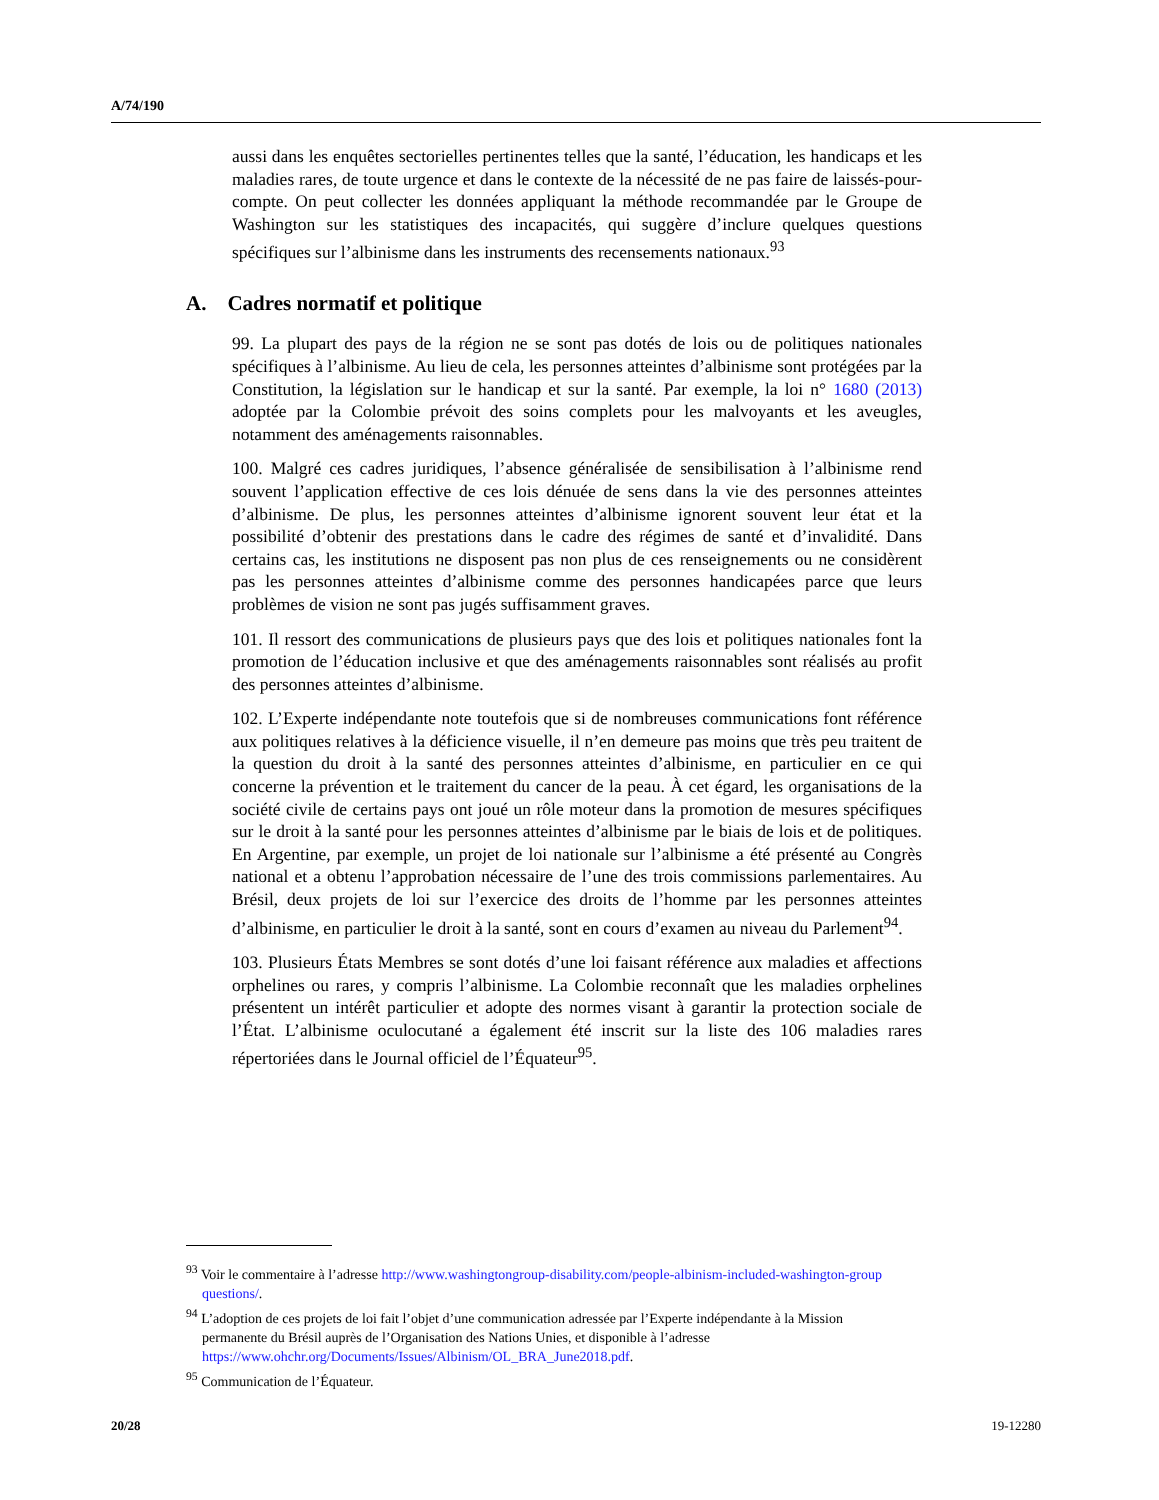A/74/190
aussi dans les enquêtes sectorielles pertinentes telles que la santé, l’éducation, les handicaps et les maladies rares, de toute urgence et dans le contexte de la nécessité de ne pas faire de laissés-pour-compte. On peut collecter les données appliquant la méthode recommandée par le Groupe de Washington sur les statistiques des incapacités, qui suggère d’inclure quelques questions spécifiques sur l’albinisme dans les instruments des recensements nationaux.<sup>93</sup>
A. Cadres normatif et politique
99. La plupart des pays de la région ne se sont pas dotés de lois ou de politiques nationales spécifiques à l’albinisme. Au lieu de cela, les personnes atteintes d’albinisme sont protégées par la Constitution, la législation sur le handicap et sur la santé. Par exemple, la loi n° 1680 (2013) adoptée par la Colombie prévoit des soins complets pour les malvoyants et les aveugles, notamment des aménagements raisonnables.
100. Malgré ces cadres juridiques, l’absence généralisée de sensibilisation à l’albinisme rend souvent l’application effective de ces lois dénuée de sens dans la vie des personnes atteintes d’albinisme. De plus, les personnes atteintes d’albinisme ignorent souvent leur état et la possibilité d’obtenir des prestations dans le cadre des régimes de santé et d’invalidité. Dans certains cas, les institutions ne disposent pas non plus de ces renseignements ou ne considèrent pas les personnes atteintes d’albinisme comme des personnes handicapées parce que leurs problèmes de vision ne sont pas jugés suffisamment graves.
101. Il ressort des communications de plusieurs pays que des lois et politiques nationales font la promotion de l’éducation inclusive et que des aménagements raisonnables sont réalisés au profit des personnes atteintes d’albinisme.
102. L’Experte indépendante note toutefois que si de nombreuses communications font référence aux politiques relatives à la déficience visuelle, il n’en demeure pas moins que très peu traitent de la question du droit à la santé des personnes atteintes d’albinisme, en particulier en ce qui concerne la prévention et le traitement du cancer de la peau. À cet égard, les organisations de la société civile de certains pays ont joué un rôle moteur dans la promotion de mesures spécifiques sur le droit à la santé pour les personnes atteintes d’albinisme par le biais de lois et de politiques. En Argentine, par exemple, un projet de loi nationale sur l’albinisme a été présenté au Congrès national et a obtenu l’approbation nécessaire de l’une des trois commissions parlementaires. Au Brésil, deux projets de loi sur l’exercice des droits de l’homme par les personnes atteintes d’albinisme, en particulier le droit à la santé, sont en cours d’examen au niveau du Parlement<sup>94</sup>.
103. Plusieurs États Membres se sont dotés d’une loi faisant référence aux maladies et affections orphelines ou rares, y compris l’albinisme. La Colombie reconnaît que les maladies orphelines présentent un intérêt particulier et adopte des normes visant à garantir la protection sociale de l’État. L’albinisme oculocutané a également été inscrit sur la liste des 106 maladies rares répertoriées dans le Journal officiel de l’Équateur<sup>95</sup>.
<sup>93</sup> Voir le commentaire à l’adresse http://www.washingtongroup-disability.com/people-albinism-included-washington-group questions/.
<sup>94</sup> L’adoption de ces projets de loi fait l’objet d’une communication adressée par l’Experte indépendante à la Mission permanente du Brésil auprès de l’Organisation des Nations Unies, et disponible à l’adresse https://www.ohchr.org/Documents/Issues/Albinism/OL_BRA_June2018.pdf.
<sup>95</sup> Communication de l’Équateur.
20/28 19-12280